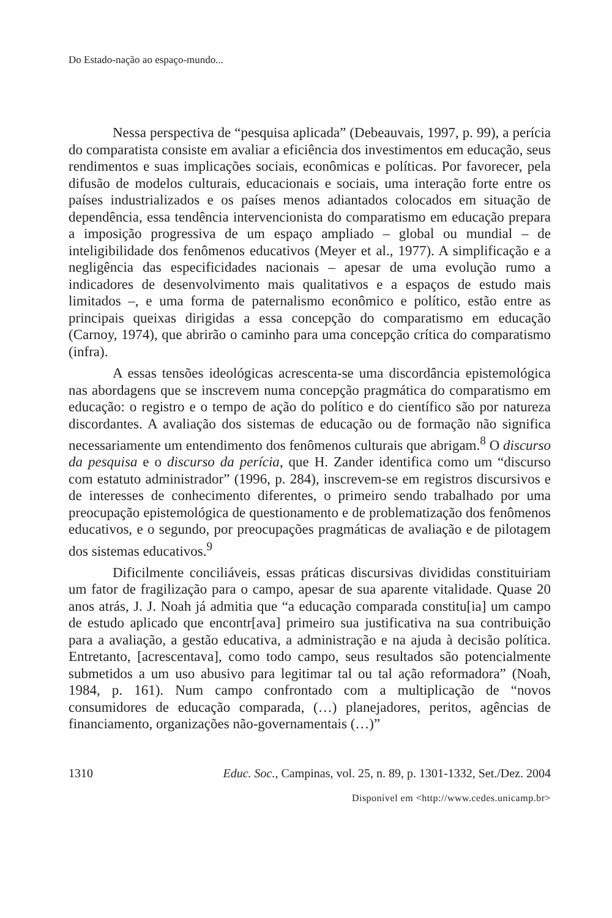Do Estado-nação ao espaço-mundo...
Nessa perspectiva de “pesquisa aplicada” (Debeauvais, 1997, p. 99), a perícia do comparatista consiste em avaliar a eficiência dos investimentos em educação, seus rendimentos e suas implicações sociais, econômicas e políticas. Por favorecer, pela difusão de modelos culturais, educacionais e sociais, uma interação forte entre os países industrializados e os países menos adiantados colocados em situação de dependência, essa tendência intervencionista do comparatismo em educação prepara a imposição progressiva de um espaço ampliado – global ou mundial – de inteligibilidade dos fenômenos educativos (Meyer et al., 1977). A simplificação e a negligência das especificidades nacionais – apesar de uma evolução rumo a indicadores de desenvolvimento mais qualitativos e a espaços de estudo mais limitados –, e uma forma de paternalismo econômico e político, estão entre as principais queixas dirigidas a essa concepção do comparatismo em educação (Carnoy, 1974), que abrirão o caminho para uma concepção crítica do comparatismo (infra).
A essas tensões ideológicas acrescenta-se uma discordância epistemológica nas abordagens que se inscrevem numa concepção pragmática do comparatismo em educação: o registro e o tempo de ação do político e do científico são por natureza discordantes. A avaliação dos sistemas de educação ou de formação não significa necessariamente um entendimento dos fenômenos culturais que abrigam.<sup>8</sup> O discurso da pesquisa e o discurso da perícia, que H. Zander identifica como um “discurso com estatuto administrador” (1996, p. 284), inscrevem-se em registros discursivos e de interesses de conhecimento diferentes, o primeiro sendo trabalhado por uma preocupação epistemológica de questionamento e de problematização dos fenômenos educativos, e o segundo, por preocupações pragmáticas de avaliação e de pilotagem dos sistemas educativos.<sup>9</sup>
Dificilmente conciliáveis, essas práticas discursivas divididas constituiriam um fator de fragilização para o campo, apesar de sua aparente vitalidade. Quase 20 anos atrás, J. J. Noah já admitia que “a educação comparada constitu[ia] um campo de estudo aplicado que encontr[ava] primeiro sua justificativa na sua contribuição para a avaliação, a gestão educativa, a administração e na ajuda à decisão política. Entretanto, [acrescentava], como todo campo, seus resultados são potencialmente submetidos a um uso abusivo para legitimar tal ou tal ação reformadora” (Noah, 1984, p. 161). Num campo confrontado com a multiplicação de “novos consumidores de educação comparada, (…) planejadores, peritos, agências de financiamento, organizações não-governamentais (…)”
1310 Educ. Soc., Campinas, vol. 25, n. 89, p. 1301-1332, Set./Dez. 2004
Disponível em <http://www.cedes.unicamp.br>